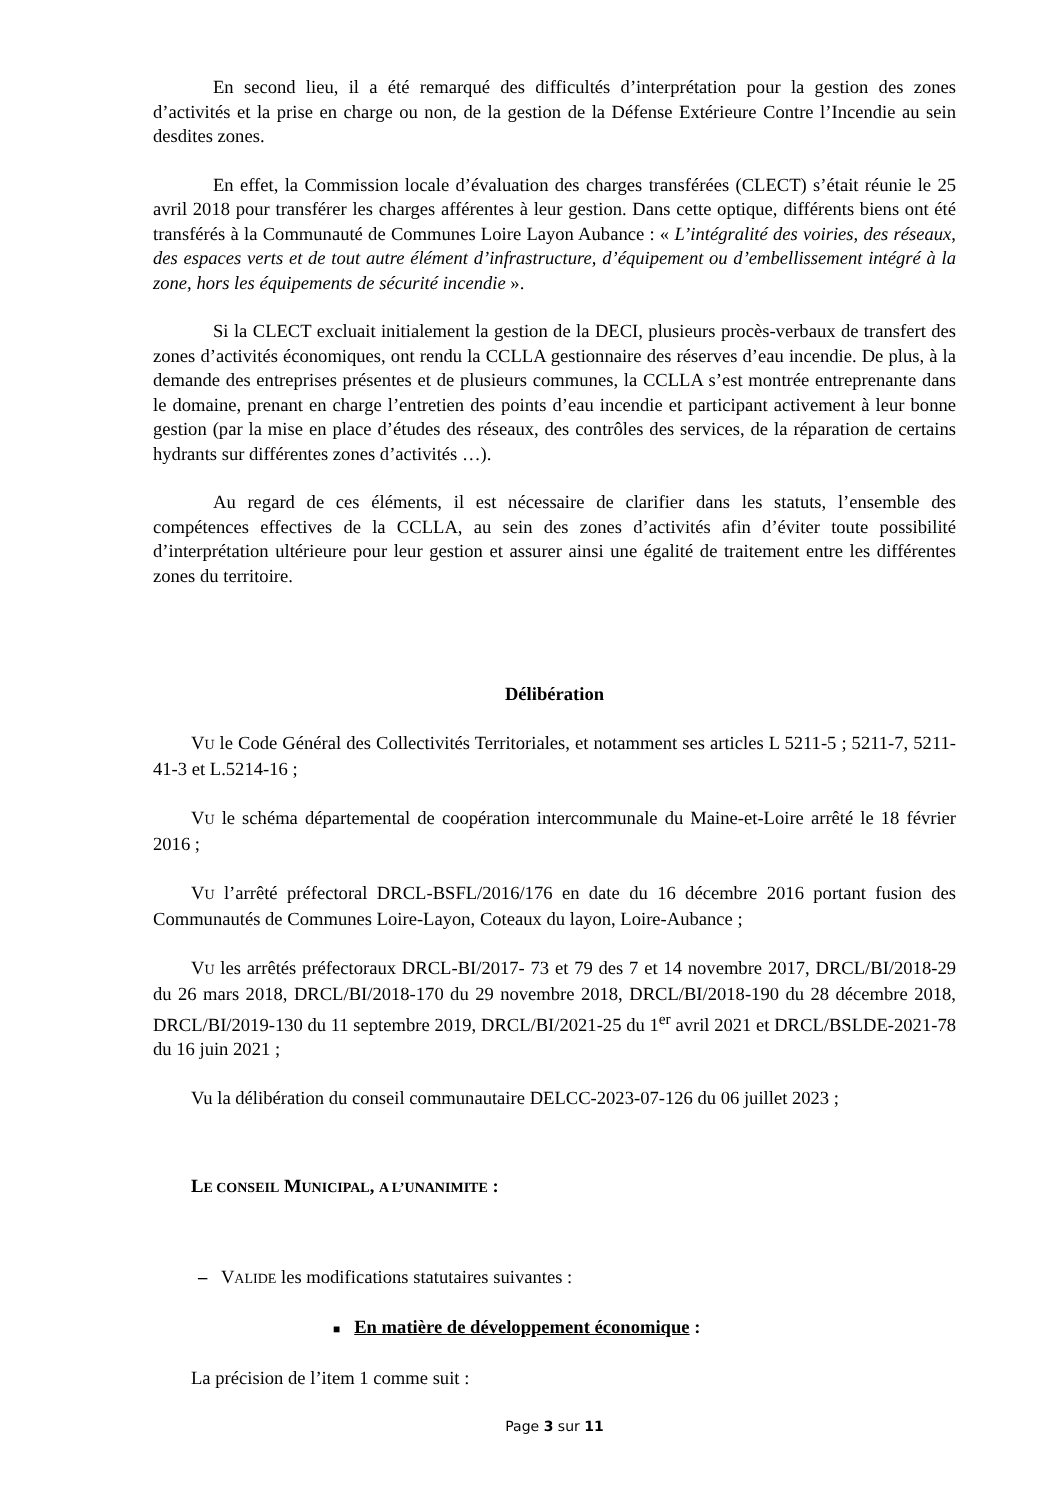En second lieu, il a été remarqué des difficultés d’interprétation pour la gestion des zones d’activités et la prise en charge ou non, de la gestion de la Défense Extérieure Contre l’Incendie au sein desdites zones.
En effet, la Commission locale d’évaluation des charges transférées (CLECT) s’était réunie le 25 avril 2018 pour transférer les charges afférentes à leur gestion. Dans cette optique, différents biens ont été transférés à la Communauté de Communes Loire Layon Aubance : « L’intégralité des voiries, des réseaux, des espaces verts et de tout autre élément d’infrastructure, d’équipement ou d’embellissement intégré à la zone, hors les équipements de sécurité incendie ».
Si la CLECT excluait initialement la gestion de la DECI, plusieurs procès-verbaux de transfert des zones d’activités économiques, ont rendu la CCLLA gestionnaire des réserves d’eau incendie. De plus, à la demande des entreprises présentes et de plusieurs communes, la CCLLA s’est montrée entreprenante dans le domaine, prenant en charge l’entretien des points d’eau incendie et participant activement à leur bonne gestion (par la mise en place d’études des réseaux, des contrôles des services, de la réparation de certains hydrants sur différentes zones d’activités …).
Au regard de ces éléments, il est nécessaire de clarifier dans les statuts, l’ensemble des compétences effectives de la CCLLA, au sein des zones d’activités afin d’éviter toute possibilité d’interprétation ultérieure pour leur gestion et assurer ainsi une égalité de traitement entre les différentes zones du territoire.
Délibération
VU le Code Général des Collectivités Territoriales, et notamment ses articles L 5211-5 ; 5211-7, 5211-41-3 et L.5214-16 ;
VU le schéma départemental de coopération intercommunale du Maine-et-Loire arrêté le 18 février 2016 ;
VU l’arrêté préfectoral DRCL-BSFL/2016/176 en date du 16 décembre 2016 portant fusion des Communautés de Communes Loire-Layon, Coteaux du layon, Loire-Aubance ;
VU les arrêtés préfectoraux DRCL-BI/2017- 73 et 79 des 7 et 14 novembre 2017, DRCL/BI/2018-29 du 26 mars 2018, DRCL/BI/2018-170 du 29 novembre 2018, DRCL/BI/2018-190 du 28 décembre 2018, DRCL/BI/2019-130 du 11 septembre 2019, DRCL/BI/2021-25 du 1<sup>er</sup> avril 2021 et DRCL/BSLDE-2021-78 du 16 juin 2021 ;
Vu la délibération du conseil communautaire DELCC-2023-07-126 du 06 juillet 2023 ;
LE CONSEIL MUNICIPAL, A L’UNANIMITE :
– VALIDE les modifications statutaires suivantes :
■ En matière de développement économique :
La précision de l’item 1 comme suit :
Page 3 sur 11